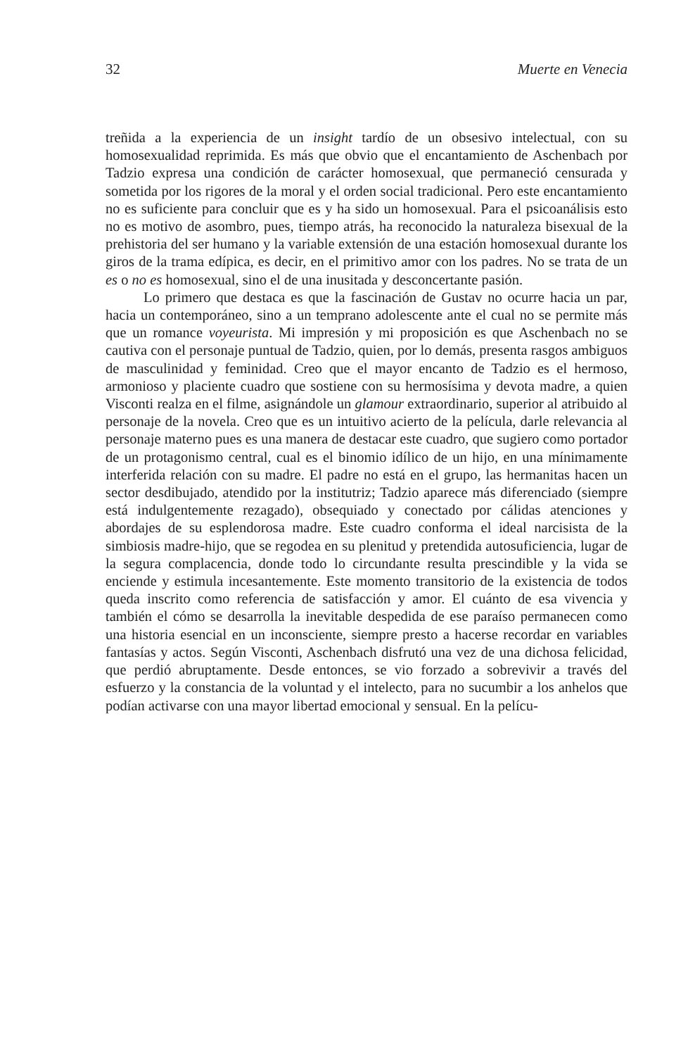32 Muerte en Venecia
treñida a la experiencia de un insight tardío de un obsesivo intelectual, con su homosexualidad reprimida. Es más que obvio que el encantamiento de Aschenbach por Tadzio expresa una condición de carácter homosexual, que permaneció censurada y sometida por los rigores de la moral y el orden social tradicional. Pero este encantamiento no es suficiente para concluir que es y ha sido un homosexual. Para el psicoanálisis esto no es motivo de asombro, pues, tiempo atrás, ha reconocido la naturaleza bisexual de la prehistoria del ser humano y la variable extensión de una estación homosexual durante los giros de la trama edípica, es decir, en el primitivo amor con los padres. No se trata de un es o no es homosexual, sino el de una inusitada y desconcertante pasión.
Lo primero que destaca es que la fascinación de Gustav no ocurre hacia un par, hacia un contemporáneo, sino a un temprano adolescente ante el cual no se permite más que un romance voyeurista. Mi impresión y mi proposición es que Aschenbach no se cautiva con el personaje puntual de Tadzio, quien, por lo demás, presenta rasgos ambiguos de masculinidad y feminidad. Creo que el mayor encanto de Tadzio es el hermoso, armonioso y placiente cuadro que sostiene con su hermosísima y devota madre, a quien Visconti realza en el filme, asignándole un glamour extraordinario, superior al atribuido al personaje de la novela. Creo que es un intuitivo acierto de la película, darle relevancia al personaje materno pues es una manera de destacar este cuadro, que sugiero como portador de un protagonismo central, cual es el binomio idílico de un hijo, en una mínimamente interferida relación con su madre. El padre no está en el grupo, las hermanitas hacen un sector desdibujado, atendido por la institutriz; Tadzio aparece más diferenciado (siempre está indulgentemente rezagado), obsequiado y conectado por cálidas atenciones y abordajes de su esplendorosa madre. Este cuadro conforma el ideal narcisista de la simbiosis madre-hijo, que se regodea en su plenitud y pretendida autosuficiencia, lugar de la segura complacencia, donde todo lo circundante resulta prescindible y la vida se enciende y estimula incesantemente. Este momento transitorio de la existencia de todos queda inscrito como referencia de satisfacción y amor. El cuánto de esa vivencia y también el cómo se desarrolla la inevitable despedida de ese paraíso permanecen como una historia esencial en un inconsciente, siempre presto a hacerse recordar en variables fantasías y actos. Según Visconti, Aschenbach disfrutó una vez de una dichosa felicidad, que perdió abruptamente. Desde entonces, se vio forzado a sobrevivir a través del esfuerzo y la constancia de la voluntad y el intelecto, para no sucumbir a los anhelos que podían activarse con una mayor libertad emocional y sensual. En la pelícu-